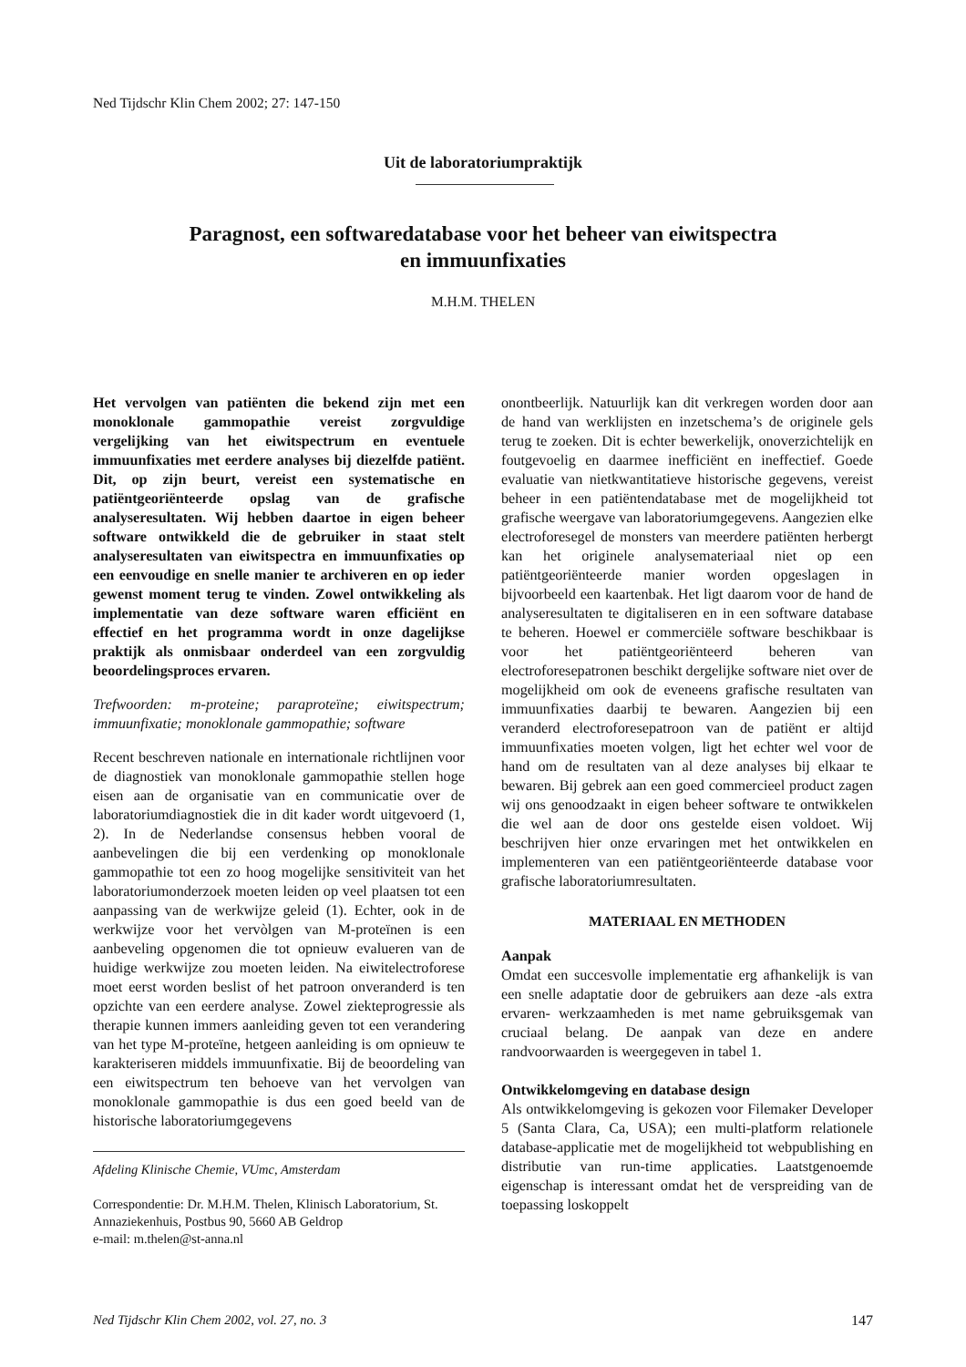Ned Tijdschr Klin Chem 2002; 27: 147-150
Uit de laboratoriumpraktijk
Paragnost, een softwaredatabase voor het beheer van eiwitspectra
en immuunfixaties
M.H.M. THELEN
Het vervolgen van patiënten die bekend zijn met een monoklonale gammopathie vereist zorgvuldige vergelijking van het eiwitspectrum en eventuele immuunfixaties met eerdere analyses bij diezelfde patiënt. Dit, op zijn beurt, vereist een systematische en patiëntgeoriënteerde opslag van de grafische analyseresultaten. Wij hebben daartoe in eigen beheer software ontwikkeld die de gebruiker in staat stelt analyseresultaten van eiwitspectra en immuunfixaties op een eenvoudige en snelle manier te archiveren en op ieder gewenst moment terug te vinden. Zowel ontwikkeling als implementatie van deze software waren efficiënt en effectief en het programma wordt in onze dagelijkse praktijk als onmisbaar onderdeel van een zorgvuldig beoordelingsproces ervaren.
Trefwoorden: m-proteine; paraproteïne; eiwitspectrum; immuunfixatie; monoklonale gammopathie; software
Recent beschreven nationale en internationale richtlijnen voor de diagnostiek van monoklonale gammopathie stellen hoge eisen aan de organisatie van en communicatie over de laboratoriumdiagnostiek die in dit kader wordt uitgevoerd (1, 2). In de Nederlandse consensus hebben vooral de aanbevelingen die bij een verdenking op monoklonale gammopathie tot een zo hoog mogelijke sensitiviteit van het laboratoriumonderzoek moeten leiden op veel plaatsen tot een aanpassing van de werkwijze geleid (1). Echter, ook in de werkwijze voor het vervòlgen van M-proteïnen is een aanbeveling opgenomen die tot opnieuw evalueren van de huidige werkwijze zou moeten leiden. Na eiwitelectroforese moet eerst worden beslist of het patroon onveranderd is ten opzichte van een eerdere analyse. Zowel ziekteprogressie als therapie kunnen immers aanleiding geven tot een verandering van het type M-proteïne, hetgeen aanleiding is om opnieuw te karakteriseren middels immuunfixatie. Bij de beoordeling van een eiwitspectrum ten behoeve van het vervolgen van monoklonale gammopathie is dus een goed beeld van de historische laboratoriumgegevens
Afdeling Klinische Chemie, VUmc, Amsterdam
Correspondentie: Dr. M.H.M. Thelen, Klinisch Laboratorium, St. Annaziekenhuis, Postbus 90, 5660 AB Geldrop
e-mail: m.thelen@st-anna.nl
onontbeerlijk. Natuurlijk kan dit verkregen worden door aan de hand van werklijsten en inzetschema’s de originele gels terug te zoeken. Dit is echter bewerkelijk, onoverzichtelijk en foutgevoelig en daarmee inefficiënt en ineffectief. Goede evaluatie van nietkwantitatieve historische gegevens, vereist beheer in een patiëntendatabase met de mogelijkheid tot grafische weergave van laboratoriumgegevens. Aangezien elke electroforesegel de monsters van meerdere patiënten herbergt kan het originele analysemateriaal niet op een patiëntgeoriënteerde manier worden opgeslagen in bijvoorbeeld een kaartenbak. Het ligt daarom voor de hand de analyseresultaten te digitaliseren en in een software database te beheren. Hoewel er commerciële software beschikbaar is voor het patiëntgeoriënteerd beheren van electroforesepatronen beschikt dergelijke software niet over de mogelijkheid om ook de eveneens grafische resultaten van immuunfixaties daarbij te bewaren. Aangezien bij een veranderd electroforesepatroon van de patiënt er altijd immuunfixaties moeten volgen, ligt het echter wel voor de hand om de resultaten van al deze analyses bij elkaar te bewaren. Bij gebrek aan een goed commercieel product zagen wij ons genoodzaakt in eigen beheer software te ontwikkelen die wel aan de door ons gestelde eisen voldoet. Wij beschrijven hier onze ervaringen met het ontwikkelen en implementeren van een patiëntgeoriënteerde database voor grafische laboratoriumresultaten.
MATERIAAL EN METHODEN
Aanpak
Omdat een succesvolle implementatie erg afhankelijk is van een snelle adaptatie door de gebruikers aan deze -als extra ervaren- werkzaamheden is met name gebruiksgemak van cruciaal belang. De aanpak van deze en andere randvoorwaarden is weergegeven in tabel 1.
Ontwikkelomgeving en database design
Als ontwikkelomgeving is gekozen voor Filemaker Developer 5 (Santa Clara, Ca, USA); een multi-platform relationele database-applicatie met de mogelijkheid tot webpublishing en distributie van run-time applicaties. Laatstgenoemde eigenschap is interessant omdat het de verspreiding van de toepassing loskoppelt
Ned Tijdschr Klin Chem 2002, vol. 27, no. 3 147